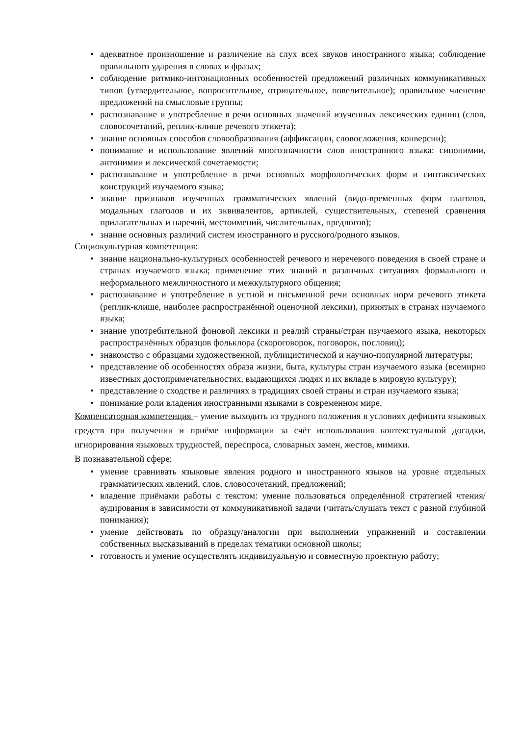• адекватное произношение и различение на слух всех звуков иностранного языка; соблюдение правильного ударения в словах и фразах;
• соблюдение ритмико-интонационных особенностей предложений различных коммуникативных типов (утвердительное, вопросительное, отрицательное, повелительное); правильное членение предложений на смысловые группы;
• распознавание и употребление в речи основных значений изученных лексических единиц (слов, словосочетаний, реплик-клише речевого этикета);
• знание основных способов словообразования (аффиксации, словосложения, конверсии);
• понимание и использование явлений многозначности слов иностранного языка: синонимии, антонимии и лексической сочетаемости;
• распознавание и употребление в речи основных морфологических форм и синтаксических конструкций изучаемого языка;
• знание признаков изученных грамматических явлений (видо-временных форм глаголов, модальных глаголов и их эквивалентов, артиклей, существительных, степеней сравнения прилагательных и наречий, местоимений, числительных, предлогов);
• знание основных различий систем иностранного и русского/родного языков.
Социокультурная компетенция:
• знание национально-культурных особенностей речевого и неречевого поведения в своей стране и странах изучаемого языка; применение этих знаний в различных ситуациях формального и неформального межличностного и межкультурного общения;
• распознавание и употребление в устной и письменной речи основных норм речевого этикета (реплик-клише, наиболее распространённой оценочной лексики), принятых в странах изучаемого языка;
• знание употребительной фоновой лексики и реалий страны/стран изучаемого языка, некоторых распространённых образцов фольклора (скороговорок, поговорок, пословиц);
• знакомство с образцами художественной, публицистической и научно-популярной литературы;
• представление об особенностях образа жизни, быта, культуры стран изучаемого языка (всемирно известных достопримечательностях, выдающихся людях и их вкладе в мировую культуру);
• представление о сходстве и различиях в традициях своей страны и стран изучаемого языка;
• понимание роли владения иностранными языками в современном мире.
Компенсаторная компетенция – умение выходить из трудного положения в условиях дефицита языковых средств при получении и приёме информации за счёт использования контекстуальной догадки, игнорирования языковых трудностей, переспроса, словарных замен, жестов, мимики.
В познавательной сфере:
• умение сравнивать языковые явления родного и иностранного языков на уровне отдельных грамматических явлений, слов, словосочетаний, предложений;
• владение приёмами работы с текстом: умение пользоваться определённой стратегией чтения/аудирования в зависимости от коммуникативной задачи (читать/слушать текст с разной глубиной понимания);
• умение действовать по образцу/аналогии при выполнении упражнений и составлении собственных высказываний в пределах тематики основной школы;
• готовность и умение осуществлять индивидуальную и совместную проектную работу;